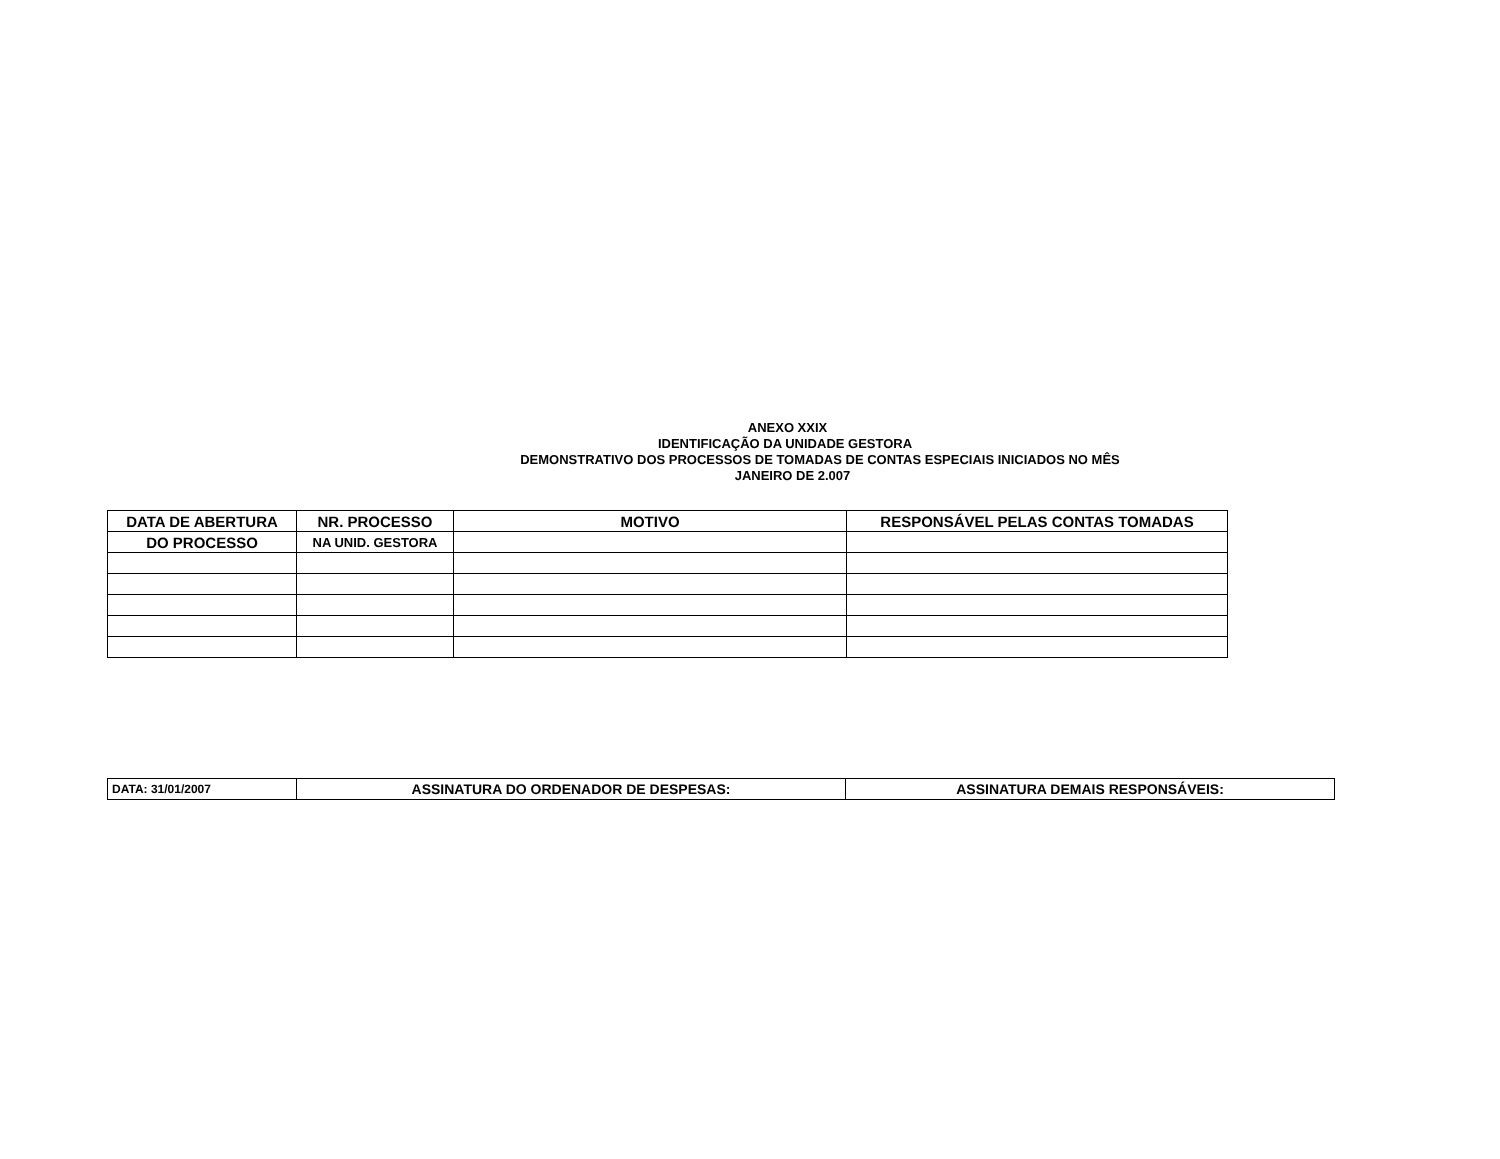ANEXO XXIX
IDENTIFICAÇÃO DA UNIDADE GESTORA
DEMONSTRATIVO DOS PROCESSOS DE TOMADAS DE CONTAS ESPECIAIS INICIADOS NO MÊS
JANEIRO DE 2.007
| DATA DE ABERTURA | NR. PROCESSO | MOTIVO | RESPONSÁVEL PELAS CONTAS TOMADAS |
| DO PROCESSO | NA UNID. GESTORA | | |
| DATA: 31/01/2007 | ASSINATURA DO ORDENADOR DE DESPESAS: | ASSINATURA DEMAIS RESPONSÁVEIS: |